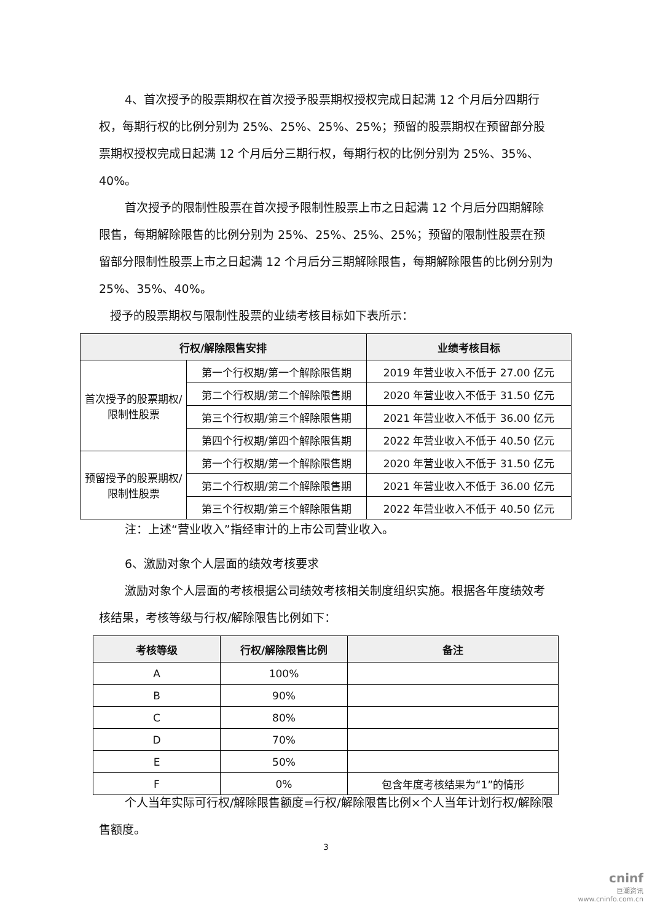4、首次授予的股票期权在首次授予股票期权授权完成日起满 12 个月后分四期行权，每期行权的比例分别为 25%、25%、25%、25%；预留的股票期权在预留部分股票期权授权完成日起满 12 个月后分三期行权，每期行权的比例分别为 25%、35%、40%。
首次授予的限制性股票在首次授予限制性股票上市之日起满 12 个月后分四期解除限售，每期解除限售的比例分别为 25%、25%、25%、25%；预留的限制性股票在预留部分限制性股票上市之日起满 12 个月后分三期解除限售，每期解除限售的比例分别为 25%、35%、40%。
授予的股票期权与限制性股票的业绩考核目标如下表所示：
| 行权/解除限售安排 | | 业绩考核目标 |
| --- | --- | --- |
| 首次授予的股票期权/限制性股票 | 第一个行权期/第一个解除限售期 | 2019 年营业收入不低于 27.00 亿元 |
| | 第二个行权期/第二个解除限售期 | 2020 年营业收入不低于 31.50 亿元 |
| | 第三个行权期/第三个解除限售期 | 2021 年营业收入不低于 36.00 亿元 |
| | 第四个行权期/第四个解除限售期 | 2022 年营业收入不低于 40.50 亿元 |
| 预留授予的股票期权/限制性股票 | 第一个行权期/第一个解除限售期 | 2020 年营业收入不低于 31.50 亿元 |
| | 第二个行权期/第二个解除限售期 | 2021 年营业收入不低于 36.00 亿元 |
| | 第三个行权期/第三个解除限售期 | 2022 年营业收入不低于 40.50 亿元 |
注：上述“营业收入”指经审计的上市公司营业收入。
6、激励对象个人层面的绩效考核要求
激励对象个人层面的考核根据公司绩效考核相关制度组织实施。根据各年度绩效考核结果，考核等级与行权/解除限售比例如下：
| 考核等级 | 行权/解除限售比例 | 备注 |
| --- | --- | --- |
| A | 100% | |
| B | 90% | |
| C | 80% | |
| D | 70% | |
| E | 50% | |
| F | 0% | 包含年度考核结果为“1”的情形 |
个人当年实际可行权/解除限售额度=行权/解除限售比例×个人当年计划行权/解除限售额度。
3
cninf
巨潮资讯
www.cninfo.com.cn